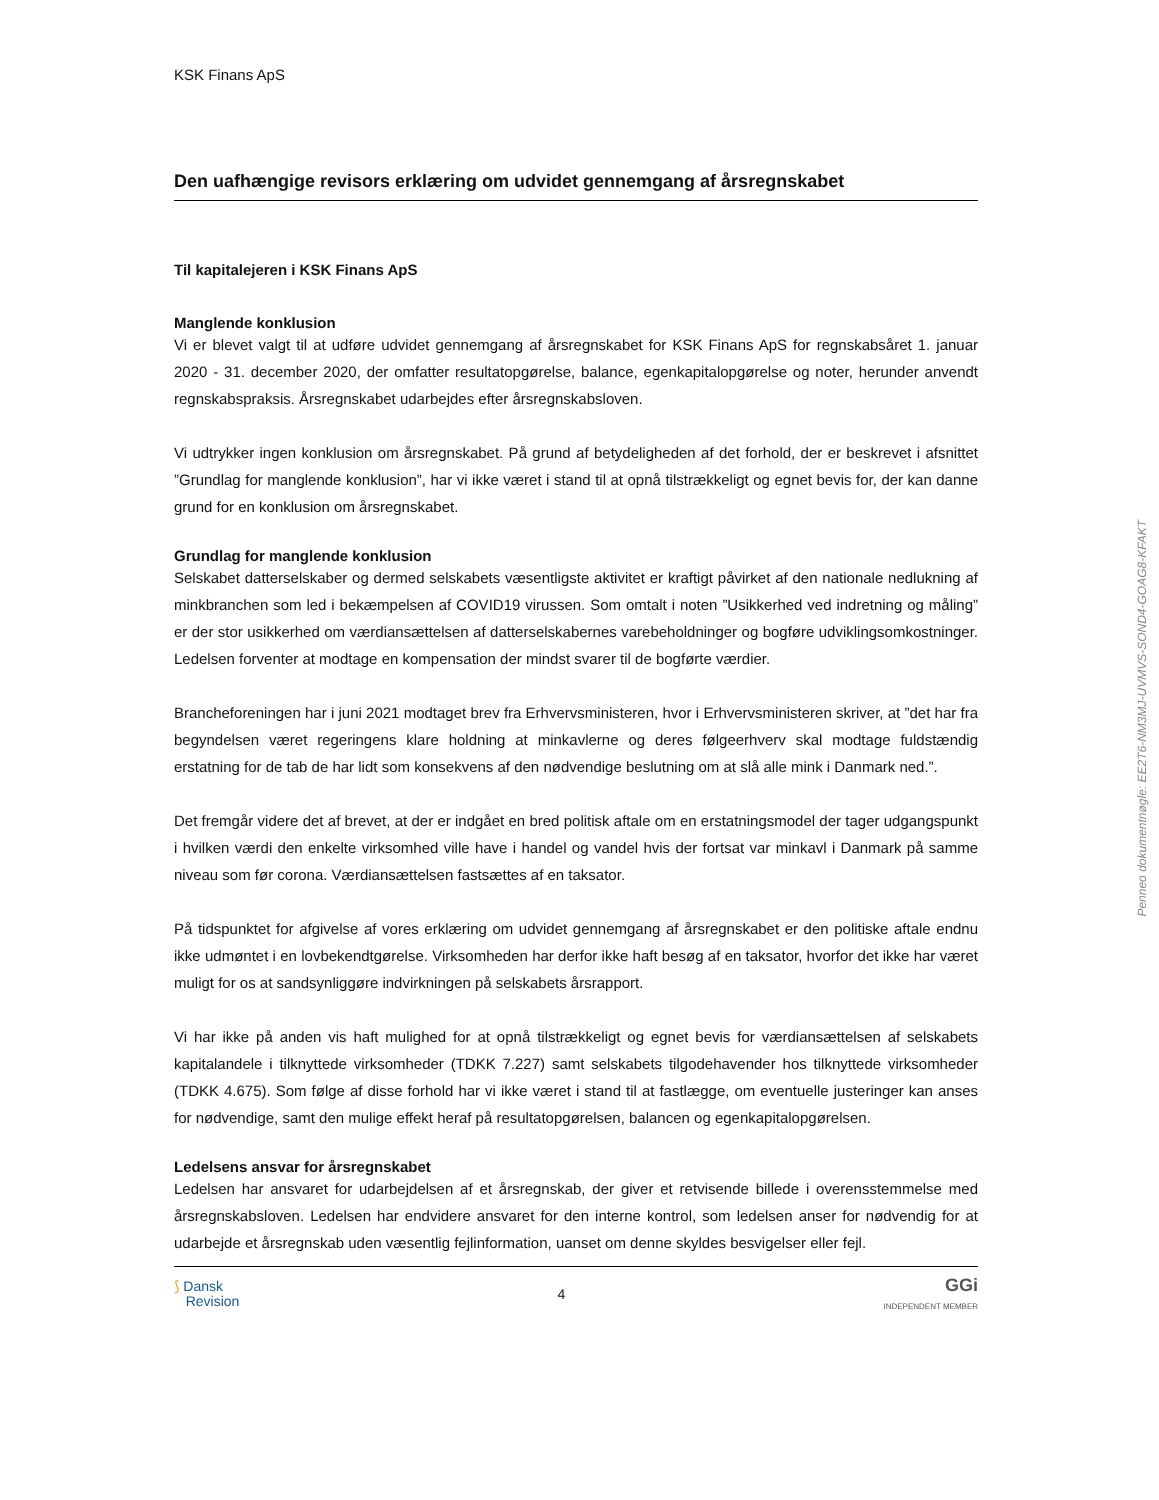KSK Finans ApS
Den uafhængige revisors erklæring om udvidet gennemgang af årsregnskabet
Til kapitalejeren i KSK Finans ApS
Manglende konklusion
Vi er blevet valgt til at udføre udvidet gennemgang af årsregnskabet for KSK Finans ApS for regnskabsåret 1. januar 2020 - 31. december 2020, der omfatter resultatopgørelse, balance, egenkapitalopgørelse og noter, herunder anvendt regnskabspraksis. Årsregnskabet udarbejdes efter årsregnskabsloven.
Vi udtrykker ingen konklusion om årsregnskabet. På grund af betydeligheden af det forhold, der er beskrevet i afsnittet ”Grundlag for manglende konklusion”, har vi ikke været i stand til at opnå tilstrækkeligt og egnet bevis for, der kan danne grund for en konklusion om årsregnskabet.
Grundlag for manglende konklusion
Selskabet datterselskaber og dermed selskabets væsentligste aktivitet er kraftigt påvirket af den nationale nedlukning af minkbranchen som led i bekæmpelsen af COVID19 virussen. Som omtalt i noten ”Usikkerhed ved indretning og måling” er der stor usikkerhed om værdiansættelsen af datterselskabernes varebeholdninger og bogføre udviklingsomkostninger. Ledelsen forventer at modtage en kompensation der mindst svarer til de bogførte værdier.
Brancheforeningen har i juni 2021 modtaget brev fra Erhvervsministeren, hvor i Erhvervsministeren skriver, at ”det har fra begyndelsen været regeringens klare holdning at minkavlerne og deres følgeerhverv skal modtage fuldstændig erstatning for de tab de har lidt som konsekvens af den nødvendige beslutning om at slå alle mink i Danmark ned.”.
Det fremgår videre det af brevet, at der er indgået en bred politisk aftale om en erstatningsmodel der tager udgangspunkt i hvilken værdi den enkelte virksomhed ville have i handel og vandel hvis der fortsat var minkavl i Danmark på samme niveau som før corona. Værdiansættelsen fastsættes af en taksator.
På tidspunktet for afgivelse af vores erklæring om udvidet gennemgang af årsregnskabet er den politiske aftale endnu ikke udmøntet i en lovbekendtgørelse. Virksomheden har derfor ikke haft besøg af en taksator, hvorfor det ikke har været muligt for os at sandsynliggøre indvirkningen på selskabets årsrapport.
Vi har ikke på anden vis haft mulighed for at opnå tilstrækkeligt og egnet bevis for værdiansættelsen af selskabets kapitalandele i tilknyttede virksomheder (TDKK 7.227) samt selskabets tilgodehavender hos tilknyttede virksomheder (TDKK 4.675). Som følge af disse forhold har vi ikke været i stand til at fastlægge, om eventuelle justeringer kan anses for nødvendige, samt den mulige effekt heraf på resultatopgørelsen, balancen og egenkapitalopgørelsen.
Ledelsens ansvar for årsregnskabet
Ledelsen har ansvaret for udarbejdelsen af et årsregnskab, der giver et retvisende billede i overensstemmelse med årsregnskabsloven. Ledelsen har endvidere ansvaret for den interne kontrol, som ledelsen anser for nødvendig for at udarbejde et årsregnskab uden væsentlig fejlinformation, uanset om denne skyldes besvigelser eller fejl.
⟆ Dansk
Revision
4
GGi
INDEPENDENT MEMBER
Penneo dokumentnøgle: EE2T6-NM3MJ-UVMVS-SOND4-GOAG8-KFAKT